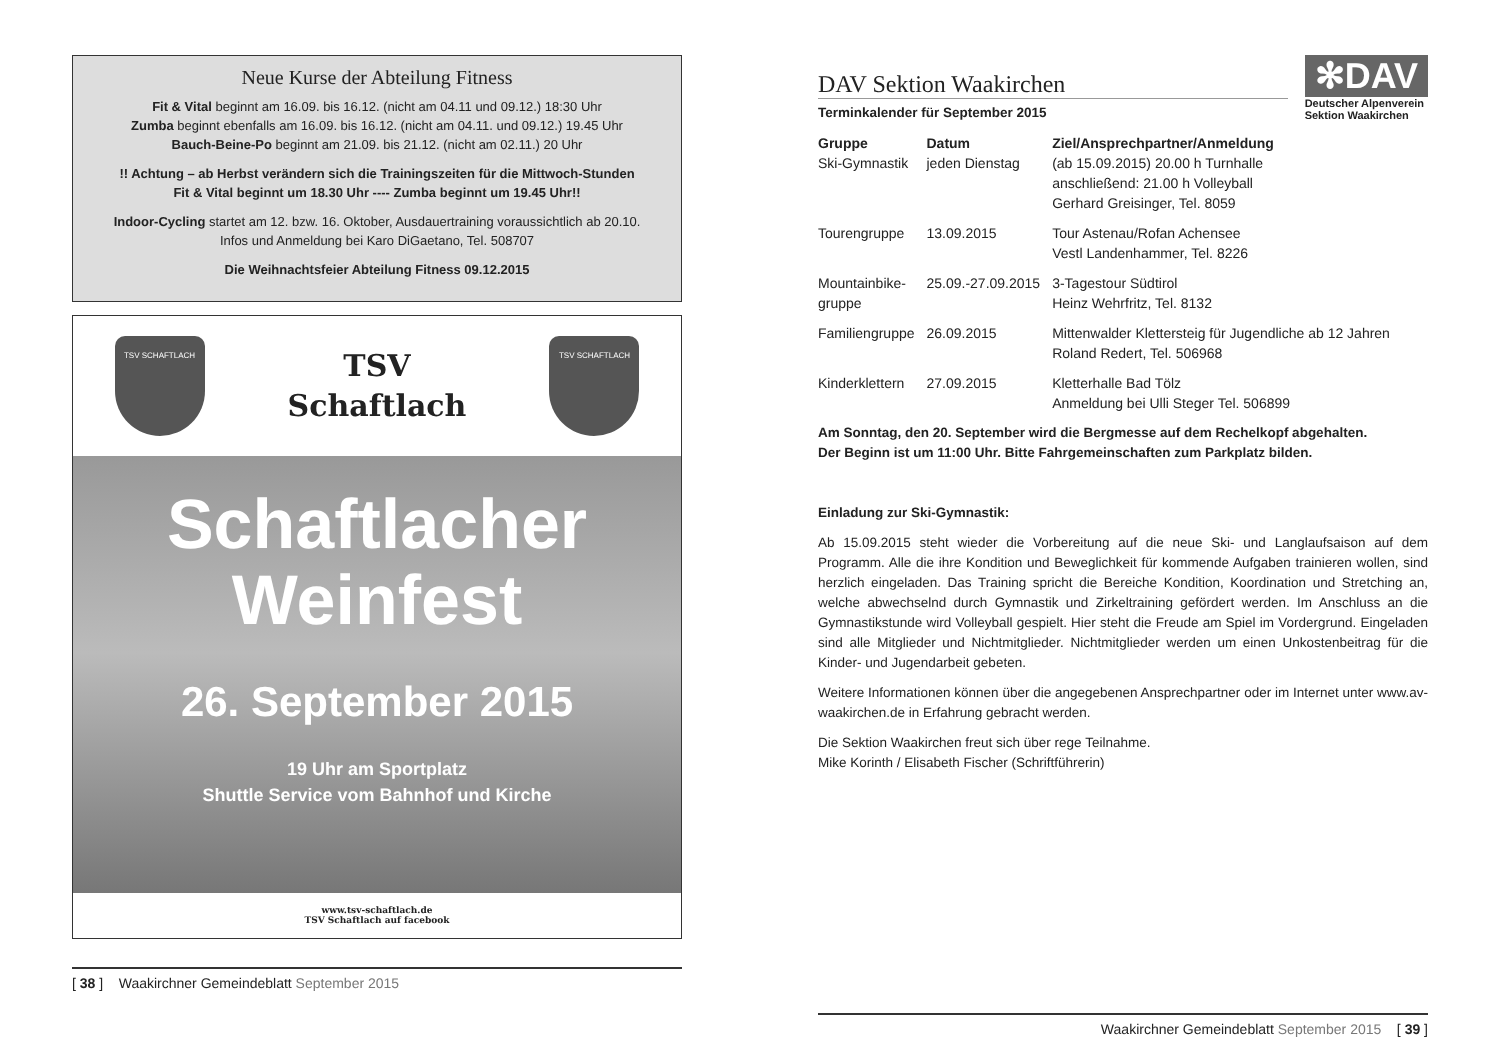Neue Kurse der Abteilung Fitness
Fit & Vital beginnt am 16.09. bis 16.12. (nicht am 04.11 und 09.12.) 18:30 Uhr
Zumba beginnt ebenfalls am 16.09. bis 16.12. (nicht am 04.11. und 09.12.) 19.45 Uhr
Bauch-Beine-Po beginnt am 21.09. bis 21.12. (nicht am 02.11.) 20 Uhr
!! Achtung – ab Herbst verändern sich die Trainingszeiten für die Mittwoch-Stunden
Fit & Vital beginnt um 18.30 Uhr ---- Zumba beginnt um 19.45 Uhr!!
Indoor-Cycling startet am 12. bzw. 16. Oktober, Ausdauertraining voraussichtlich ab 20.10.
Infos und Anmeldung bei Karo DiGaetano, Tel. 508707
Die Weihnachtsfeier Abteilung Fitness 09.12.2015
TSV SCHAFTLACH
TSV
Schaftlach
TSV SCHAFTLACH
Schaftlacher
Weinfest
26. September 2015
19 Uhr am Sportplatz
Shuttle Service vom Bahnhof und Kirche
www.tsv-schaftlach.de
TSV Schaftlach auf facebook
[ 38 ] Waakirchner Gemeindeblatt September 2015
DAV Sektion Waakirchen
Terminkalender für September 2015
✻DAV
Deutscher Alpenverein
Sektion Waakirchen
| Gruppe | Datum | Ziel/Ansprechpartner/Anmeldung |
| --- | --- | --- |
| Ski-Gymnastik | jeden Dienstag | (ab 15.09.2015) 20.00 h Turnhalle anschließend: 21.00 h Volleyball Gerhard Greisinger, Tel. 8059 |
| Tourengruppe | 13.09.2015 | Tour Astenau/Rofan Achensee Vestl Landenhammer, Tel. 8226 |
| Mountainbike- gruppe | 25.09.-27.09.2015 | 3-Tagestour Südtirol Heinz Wehrfritz, Tel. 8132 |
| Familiengruppe | 26.09.2015 | Mittenwalder Klettersteig für Jugendliche ab 12 Jahren Roland Redert, Tel. 506968 |
| Kinderklettern | 27.09.2015 | Kletterhalle Bad Tölz Anmeldung bei Ulli Steger Tel. 506899 |
Am Sonntag, den 20. September wird die Bergmesse auf dem Rechelkopf abgehalten.
Der Beginn ist um 11:00 Uhr. Bitte Fahrgemeinschaften zum Parkplatz bilden.
Einladung zur Ski-Gymnastik:
Ab 15.09.2015 steht wieder die Vorbereitung auf die neue Ski- und Langlaufsaison auf dem Programm. Alle die ihre Kondition und Beweglichkeit für kommende Aufgaben trainieren wollen, sind herzlich eingeladen. Das Training spricht die Bereiche Kondition, Koordination und Stretching an, welche abwechselnd durch Gymnastik und Zirkeltraining gefördert werden. Im Anschluss an die Gymnastikstunde wird Volleyball gespielt. Hier steht die Freude am Spiel im Vordergrund. Eingeladen sind alle Mitglieder und Nichtmitglieder. Nichtmitglieder werden um einen Unkostenbeitrag für die Kinder- und Jugendarbeit gebeten.
Weitere Informationen können über die angegebenen Ansprechpartner oder im Internet unter www.av-waakirchen.de in Erfahrung gebracht werden.
Die Sektion Waakirchen freut sich über rege Teilnahme.
Mike Korinth / Elisabeth Fischer (Schriftführerin)
Waakirchner Gemeindeblatt September 2015 [ 39 ]